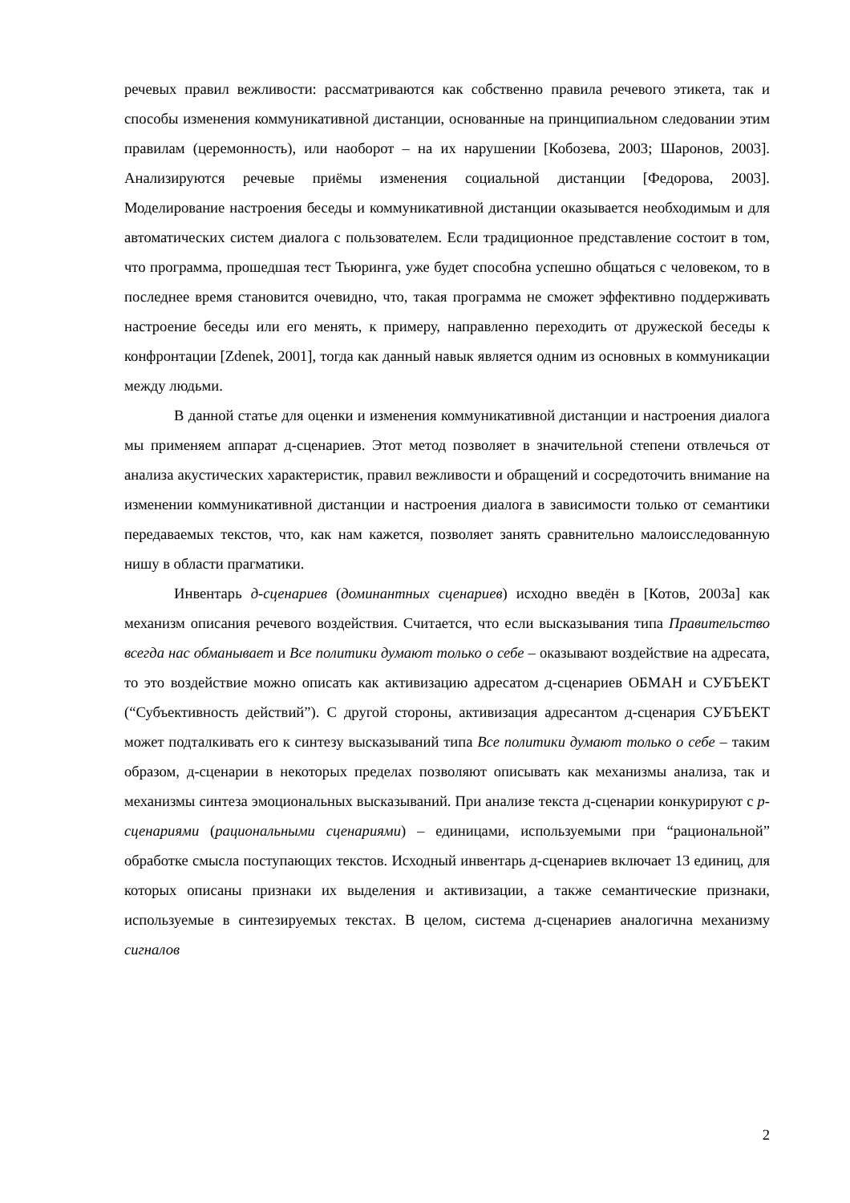речевых правил вежливости: рассматриваются как собственно правила речевого этикета, так и способы изменения коммуникативной дистанции, основанные на принципиальном следовании этим правилам (церемонность), или наоборот – на их нарушении [Кобозева, 2003; Шаронов, 2003]. Анализируются речевые приёмы изменения социальной дистанции [Федорова, 2003]. Моделирование настроения беседы и коммуникативной дистанции оказывается необходимым и для автоматических систем диалога с пользователем. Если традиционное представление состоит в том, что программа, прошедшая тест Тьюринга, уже будет способна успешно общаться с человеком, то в последнее время становится очевидно, что, такая программа не сможет эффективно поддерживать настроение беседы или его менять, к примеру, направленно переходить от дружеской беседы к конфронтации [Zdenek, 2001], тогда как данный навык является одним из основных в коммуникации между людьми.
В данной статье для оценки и изменения коммуникативной дистанции и настроения диалога мы применяем аппарат д-сценариев. Этот метод позволяет в значительной степени отвлечься от анализа акустических характеристик, правил вежливости и обращений и сосредоточить внимание на изменении коммуникативной дистанции и настроения диалога в зависимости только от семантики передаваемых текстов, что, как нам кажется, позволяет занять сравнительно малоисследованную нишу в области прагматики.
Инвентарь д-сценариев (доминантных сценариев) исходно введён в [Котов, 2003a] как механизм описания речевого воздействия. Считается, что если высказывания типа Правительство всегда нас обманывает и Все политики думают только о себе – оказывают воздействие на адресата, то это воздействие можно описать как активизацию адресатом д-сценариев ОБМАН и СУБЪЕКТ (“Субъективность действий”). С другой стороны, активизация адресантом д-сценария СУБЪЕКТ может подталкивать его к синтезу высказываний типа Все политики думают только о себе – таким образом, д-сценарии в некоторых пределах позволяют описывать как механизмы анализа, так и механизмы синтеза эмоциональных высказываний. При анализе текста д-сценарии конкурируют с р-сценариями (рациональными сценариями) – единицами, используемыми при “рациональной” обработке смысла поступающих текстов. Исходный инвентарь д-сценариев включает 13 единиц, для которых описаны признаки их выделения и активизации, а также семантические признаки, используемые в синтезируемых текстах. В целом, система д-сценариев аналогична механизму сигналов
2